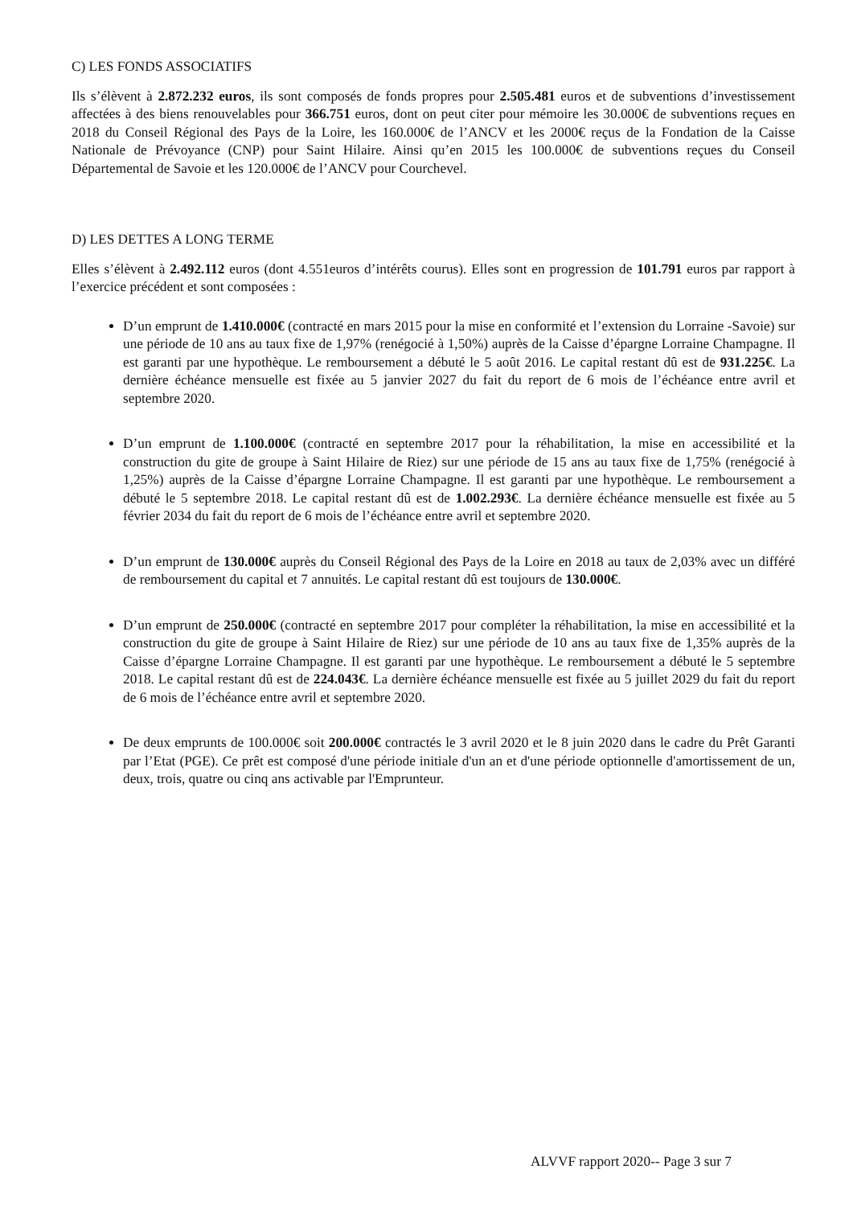C) LES FONDS ASSOCIATIFS
Ils s’élèvent à 2.872.232 euros, ils sont composés de fonds propres pour 2.505.481 euros et de subventions d’investissement affectées à des biens renouvelables pour 366.751 euros, dont on peut citer pour mémoire les 30.000€ de subventions reçues en 2018 du Conseil Régional des Pays de la Loire, les 160.000€ de l’ANCV et les 2000€ reçus de la Fondation de la Caisse Nationale de Prévoyance (CNP) pour Saint Hilaire. Ainsi qu’en 2015 les 100.000€ de subventions reçues du Conseil Départemental de Savoie et les 120.000€ de l’ANCV pour Courchevel.
D) LES DETTES A LONG TERME
Elles s’élèvent à 2.492.112 euros (dont 4.551euros d’intérêts courus). Elles sont en progression de 101.791 euros par rapport à l’exercice précédent et sont composées :
D’un emprunt de 1.410.000€ (contracté en mars 2015 pour la mise en conformité et l’extension du Lorraine -Savoie) sur une période de 10 ans au taux fixe de 1,97% (renégocié à 1,50%) auprès de la Caisse d’épargne Lorraine Champagne. Il est garanti par une hypothèque. Le remboursement a débuté le 5 août 2016. Le capital restant dû est de 931.225€. La dernière échéance mensuelle est fixée au 5 janvier 2027 du fait du report de 6 mois de l’échéance entre avril et septembre 2020.
D’un emprunt de 1.100.000€ (contracté en septembre 2017 pour la réhabilitation, la mise en accessibilité et la construction du gite de groupe à Saint Hilaire de Riez) sur une période de 15 ans au taux fixe de 1,75% (renégocié à 1,25%) auprès de la Caisse d’épargne Lorraine Champagne. Il est garanti par une hypothèque. Le remboursement a débuté le 5 septembre 2018. Le capital restant dû est de 1.002.293€. La dernière échéance mensuelle est fixée au 5 février 2034 du fait du report de 6 mois de l’échéance entre avril et septembre 2020.
D’un emprunt de 130.000€ auprès du Conseil Régional des Pays de la Loire en 2018 au taux de 2,03% avec un différé de remboursement du capital et 7 annuités. Le capital restant dû est toujours de 130.000€.
D’un emprunt de 250.000€ (contracté en septembre 2017 pour compléter la réhabilitation, la mise en accessibilité et la construction du gite de groupe à Saint Hilaire de Riez) sur une période de 10 ans au taux fixe de 1,35% auprès de la Caisse d’épargne Lorraine Champagne. Il est garanti par une hypothèque. Le remboursement a débuté le 5 septembre 2018. Le capital restant dû est de 224.043€. La dernière échéance mensuelle est fixée au 5 juillet 2029 du fait du report de 6 mois de l’échéance entre avril et septembre 2020.
De deux emprunts de 100.000€ soit 200.000€ contractés le 3 avril 2020 et le 8 juin 2020 dans le cadre du Prêt Garanti par l’Etat (PGE). Ce prêt est composé d'une période initiale d'un an et d'une période optionnelle d'amortissement de un, deux, trois, quatre ou cinq ans activable par l'Emprunteur.
ALVVF rapport 2020-- Page 3 sur 7